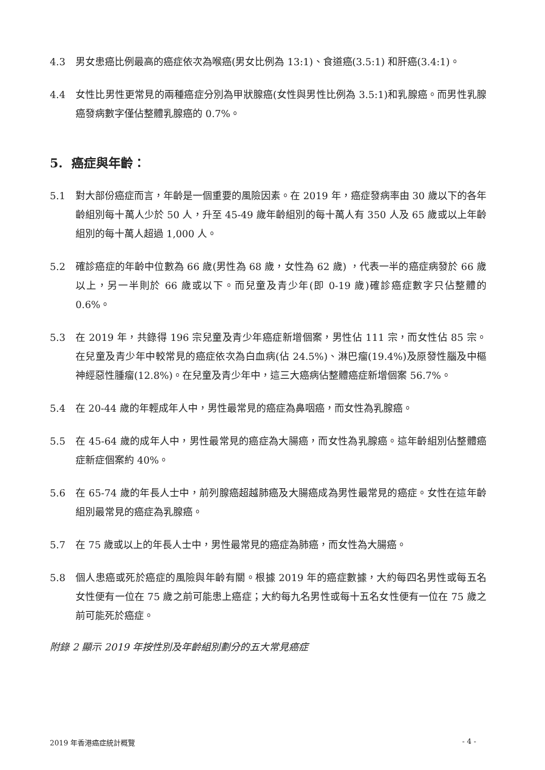4.3 男女患癌比例最高的癌症依次為喉癌(男女比例為 13:1)、食道癌(3.5:1) 和肝癌(3.4:1)。
4.4 女性比男性更常見的兩種癌症分別為甲狀腺癌(女性與男性比例為 3.5:1)和乳腺癌。而男性乳腺癌發病數字僅佔整體乳腺癌的 0.7%。
5. 癌症與年齡：
5.1 對大部份癌症而言，年齡是一個重要的風險因素。在 2019 年，癌症發病率由 30 歲以下的各年齡組別每十萬人少於 50 人，升至 45-49 歲年齡組別的每十萬人有 350 人及 65 歲或以上年齡組別的每十萬人超過 1,000 人。
5.2 確診癌症的年齡中位數為 66 歲(男性為 68 歲，女性為 62 歲) ，代表一半的癌症病發於 66 歲以上，另一半則於 66 歲或以下。而兒童及青少年(即 0-19 歲)確診癌症數字只佔整體的 0.6%。
5.3 在 2019 年，共錄得 196 宗兒童及青少年癌症新增個案，男性佔 111 宗，而女性佔 85 宗。在兒童及青少年中較常見的癌症依次為白血病(佔 24.5%)、淋巴瘤(19.4%)及原發性腦及中樞神經惡性腫瘤(12.8%)。在兒童及青少年中，這三大癌病佔整體癌症新增個案 56.7%。
5.4 在 20-44 歲的年輕成年人中，男性最常見的癌症為鼻咽癌，而女性為乳腺癌。
5.5 在 45-64 歲的成年人中，男性最常見的癌症為大腸癌，而女性為乳腺癌。這年齡組別佔整體癌症新症個案約 40%。
5.6 在 65-74 歲的年長人士中，前列腺癌超越肺癌及大腸癌成為男性最常見的癌症。女性在這年齡組別最常見的癌症為乳腺癌。
5.7 在 75 歲或以上的年長人士中，男性最常見的癌症為肺癌，而女性為大腸癌。
5.8 個人患癌或死於癌症的風險與年齡有關。根據 2019 年的癌症數據，大約每四名男性或每五名女性便有一位在 75 歲之前可能患上癌症；大約每九名男性或每十五名女性便有一位在 75 歲之前可能死於癌症。
附錄 2 顯示 2019 年按性別及年齡組別劃分的五大常見癌症
2019 年香港癌症統計概覽 - 4 -